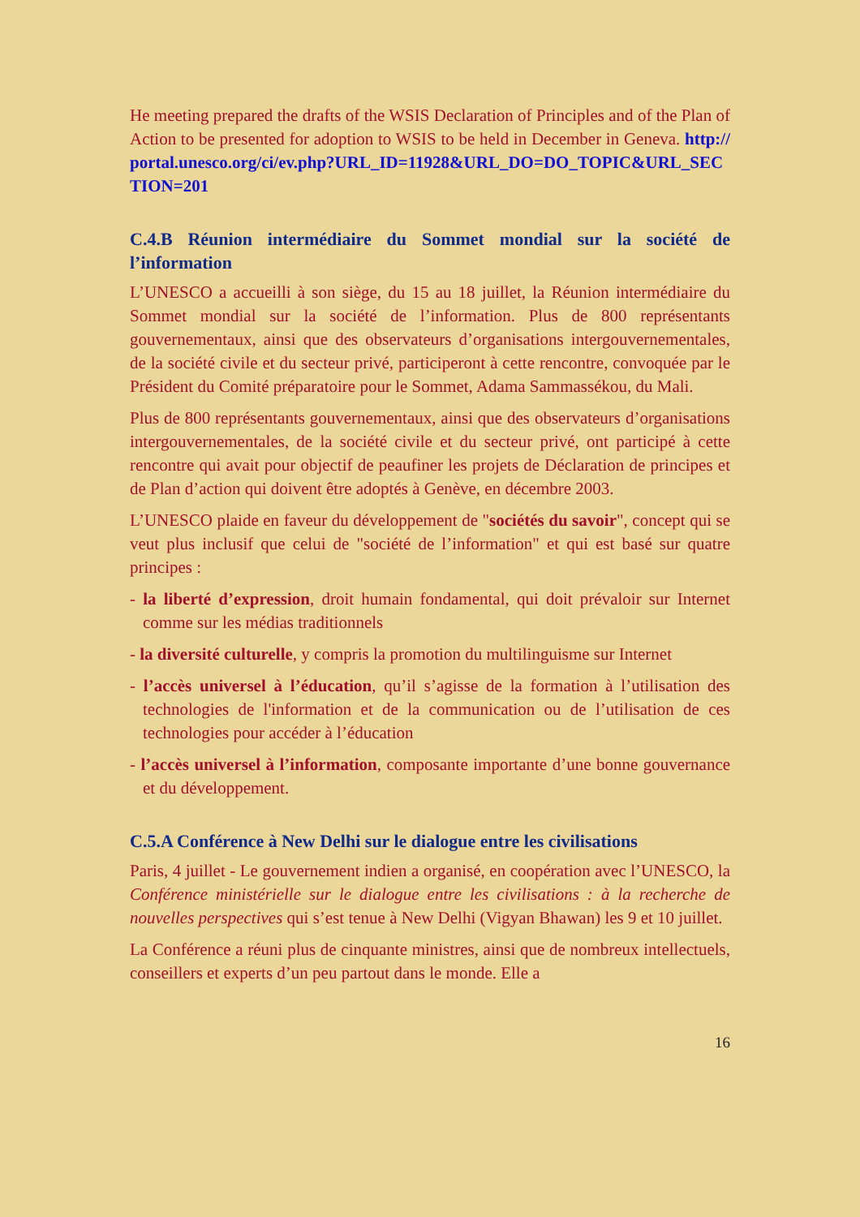He meeting prepared the drafts of the WSIS Declaration of Principles and of the Plan of Action to be presented for adoption to WSIS to be held in December in Geneva. http://portal.unesco.org/ci/ev.php?URL_ID=11928&URL_DO=DO_TOPIC&URL_SECTION=201
C.4.B Réunion intermédiaire du Sommet mondial sur la société de l’information
L’UNESCO a accueilli à son siège, du 15 au 18 juillet, la Réunion intermédiaire du Sommet mondial sur la société de l’information. Plus de 800 représentants gouvernementaux, ainsi que des observateurs d’organisations intergouvernementales, de la société civile et du secteur privé, participeront à cette rencontre, convoquée par le Président du Comité préparatoire pour le Sommet, Adama Sammassékou, du Mali.
Plus de 800 représentants gouvernementaux, ainsi que des observateurs d’organisations intergouvernementales, de la société civile et du secteur privé, ont participé à cette rencontre qui avait pour objectif de peaufiner les projets de Déclaration de principes et de Plan d’action qui doivent être adoptés à Genève, en décembre 2003.
L’UNESCO plaide en faveur du développement de "sociétés du savoir", concept qui se veut plus inclusif que celui de "société de l’information" et qui est basé sur quatre principes :
- la liberté d’expression, droit humain fondamental, qui doit prévaloir sur Internet comme sur les médias traditionnels
- la diversité culturelle, y compris la promotion du multilinguisme sur Internet
- l’accès universel à l’éducation, qu’il s’agisse de la formation à l’utilisation des technologies de l'information et de la communication ou de l’utilisation de ces technologies pour accéder à l’éducation
- l’accès universel à l’information, composante importante d’une bonne gouvernance et du développement.
C.5.A Conférence à New Delhi sur le dialogue entre les civilisations
Paris, 4 juillet - Le gouvernement indien a organisé, en coopération avec l’UNESCO, la Conférence ministérielle sur le dialogue entre les civilisations : à la recherche de nouvelles perspectives qui s’est tenue à New Delhi (Vigyan Bhawan) les 9 et 10 juillet.
La Conférence a réuni plus de cinquante ministres, ainsi que de nombreux intellectuels, conseillers et experts d’un peu partout dans le monde. Elle a
16